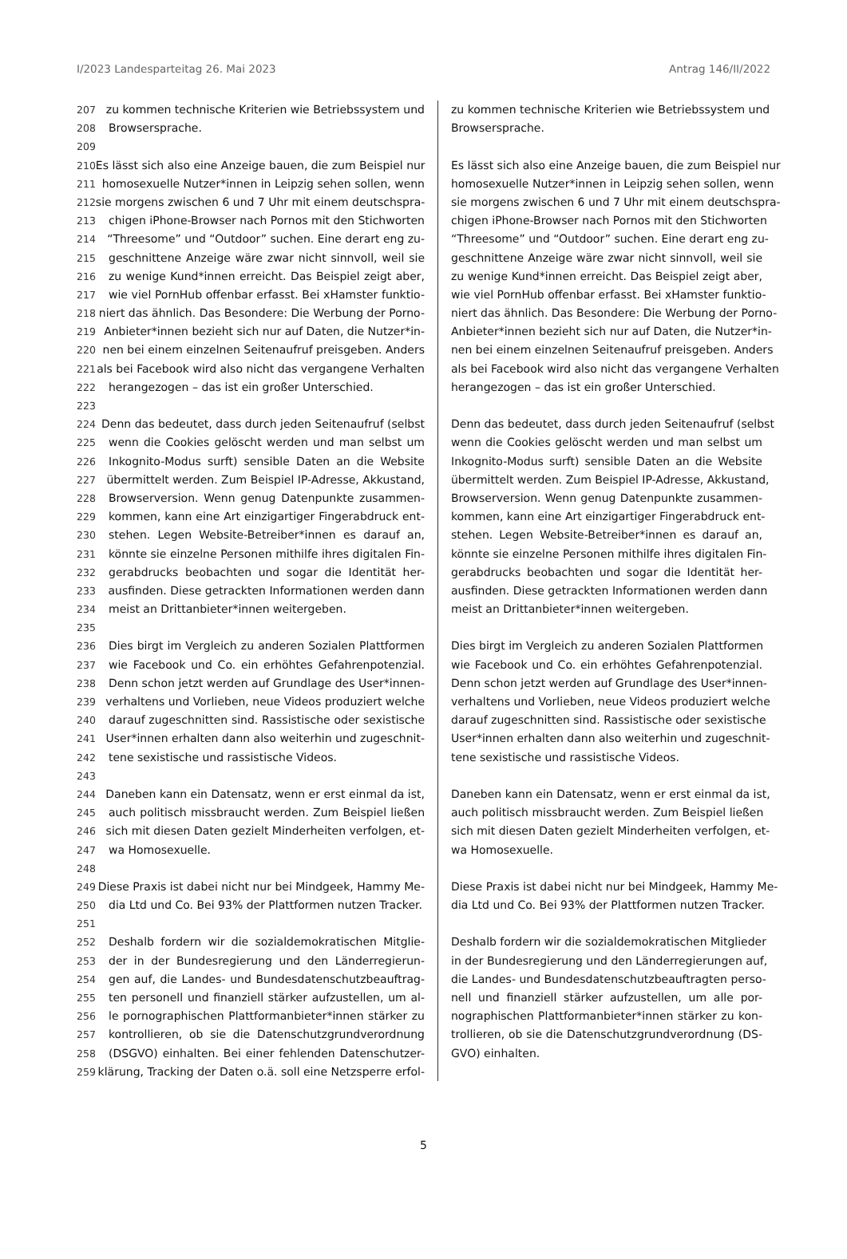I/2023 Landesparteitag 26. Mai 2023 Antrag 146/II/2022
207 zu kommen technische Kriterien wie Betriebssystem und
208 Browsersprache.
209
210 Es lässt sich also eine Anzeige bauen, die zum Beispiel nur
211 homosexuelle Nutzer*innen in Leipzig sehen sollen, wenn
212 sie morgens zwischen 6 und 7 Uhr mit einem deutschspra-
213 chigen iPhone-Browser nach Pornos mit den Stichworten
214 “Threesome” und “Outdoor” suchen. Eine derart eng zu-
215 geschnittene Anzeige wäre zwar nicht sinnvoll, weil sie
216 zu wenige Kund*innen erreicht. Das Beispiel zeigt aber,
217 wie viel PornHub offenbar erfasst. Bei xHamster funktio-
218 niert das ähnlich. Das Besondere: Die Werbung der Porno-
219 Anbieter*innen bezieht sich nur auf Daten, die Nutzer*in-
220 nen bei einem einzelnen Seitenaufruf preisgeben. Anders
221 als bei Facebook wird also nicht das vergangene Verhalten
222 herangezogen – das ist ein großer Unterschied.
223
224 Denn das bedeutet, dass durch jeden Seitenaufruf (selbst
225 wenn die Cookies gelöscht werden und man selbst um
226 Inkognito-Modus surft) sensible Daten an die Website
227 übermittelt werden. Zum Beispiel IP-Adresse, Akkustand,
228 Browserversion. Wenn genug Datenpunkte zusammen-
229 kommen, kann eine Art einzigartiger Fingerabdruck ent-
230 stehen. Legen Website-Betreiber*innen es darauf an,
231 könnte sie einzelne Personen mithilfe ihres digitalen Fin-
232 gerabdrucks beobachten und sogar die Identität her-
233 ausfinden. Diese getrackten Informationen werden dann
234 meist an Drittanbieter*innen weitergeben.
235
236 Dies birgt im Vergleich zu anderen Sozialen Plattformen
237 wie Facebook und Co. ein erhöhtes Gefahrenpotenzial.
238 Denn schon jetzt werden auf Grundlage des User*innen-
239 verhaltens und Vorlieben, neue Videos produziert welche
240 darauf zugeschnitten sind. Rassistische oder sexistische
241 User*innen erhalten dann also weiterhin und zugeschnit-
242 tene sexistische und rassistische Videos.
243
244 Daneben kann ein Datensatz, wenn er erst einmal da ist,
245 auch politisch missbraucht werden. Zum Beispiel ließen
246 sich mit diesen Daten gezielt Minderheiten verfolgen, et-
247 wa Homosexuelle.
248
249 Diese Praxis ist dabei nicht nur bei Mindgeek, Hammy Me-
250 dia Ltd und Co. Bei 93% der Plattformen nutzen Tracker.
251
252 Deshalb fordern wir die sozialdemokratischen Mitglie-
253 der in der Bundesregierung und den Länderregierun-
254 gen auf, die Landes- und Bundesdatenschutzbeauftrag-
255 ten personell und finanziell stärker aufzustellen, um al-
256 le pornographischen Plattformanbieter*innen stärker zu
257 kontrollieren, ob sie die Datenschutzgrundverordnung
258 (DSGVO) einhalten. Bei einer fehlenden Datenschutzer-
259 klärung, Tracking der Daten o.ä. soll eine Netzsperre erfol-
zu kommen technische Kriterien wie Betriebssystem und
Browsersprache.
Es lässt sich also eine Anzeige bauen, die zum Beispiel nur
homosexuelle Nutzer*innen in Leipzig sehen sollen, wenn
sie morgens zwischen 6 und 7 Uhr mit einem deutschspra-
chigen iPhone-Browser nach Pornos mit den Stichworten
“Threesome” und “Outdoor” suchen. Eine derart eng zu-
geschnittene Anzeige wäre zwar nicht sinnvoll, weil sie
zu wenige Kund*innen erreicht. Das Beispiel zeigt aber,
wie viel PornHub offenbar erfasst. Bei xHamster funktio-
niert das ähnlich. Das Besondere: Die Werbung der Porno-
Anbieter*innen bezieht sich nur auf Daten, die Nutzer*in-
nen bei einem einzelnen Seitenaufruf preisgeben. Anders
als bei Facebook wird also nicht das vergangene Verhalten
herangezogen – das ist ein großer Unterschied.
Denn das bedeutet, dass durch jeden Seitenaufruf (selbst
wenn die Cookies gelöscht werden und man selbst um
Inkognito-Modus surft) sensible Daten an die Website
übermittelt werden. Zum Beispiel IP-Adresse, Akkustand,
Browserversion. Wenn genug Datenpunkte zusammen-
kommen, kann eine Art einzigartiger Fingerabdruck ent-
stehen. Legen Website-Betreiber*innen es darauf an,
könnte sie einzelne Personen mithilfe ihres digitalen Fin-
gerabdrucks beobachten und sogar die Identität her-
ausfinden. Diese getrackten Informationen werden dann
meist an Drittanbieter*innen weitergeben.
Dies birgt im Vergleich zu anderen Sozialen Plattformen
wie Facebook und Co. ein erhöhtes Gefahrenpotenzial.
Denn schon jetzt werden auf Grundlage des User*innen-
verhaltens und Vorlieben, neue Videos produziert welche
darauf zugeschnitten sind. Rassistische oder sexistische
User*innen erhalten dann also weiterhin und zugeschnit-
tene sexistische und rassistische Videos.
Daneben kann ein Datensatz, wenn er erst einmal da ist,
auch politisch missbraucht werden. Zum Beispiel ließen
sich mit diesen Daten gezielt Minderheiten verfolgen, et-
wa Homosexuelle.
Diese Praxis ist dabei nicht nur bei Mindgeek, Hammy Me-
dia Ltd und Co. Bei 93% der Plattformen nutzen Tracker.
Deshalb fordern wir die sozialdemokratischen Mitglieder
in der Bundesregierung und den Länderregierungen auf,
die Landes- und Bundesdatenschutzbeauftragten perso-
nell und finanziell stärker aufzustellen, um alle por-
nographischen Plattformanbieter*innen stärker zu kon-
trollieren, ob sie die Datenschutzgrundverordnung (DS-
GVO) einhalten.
5